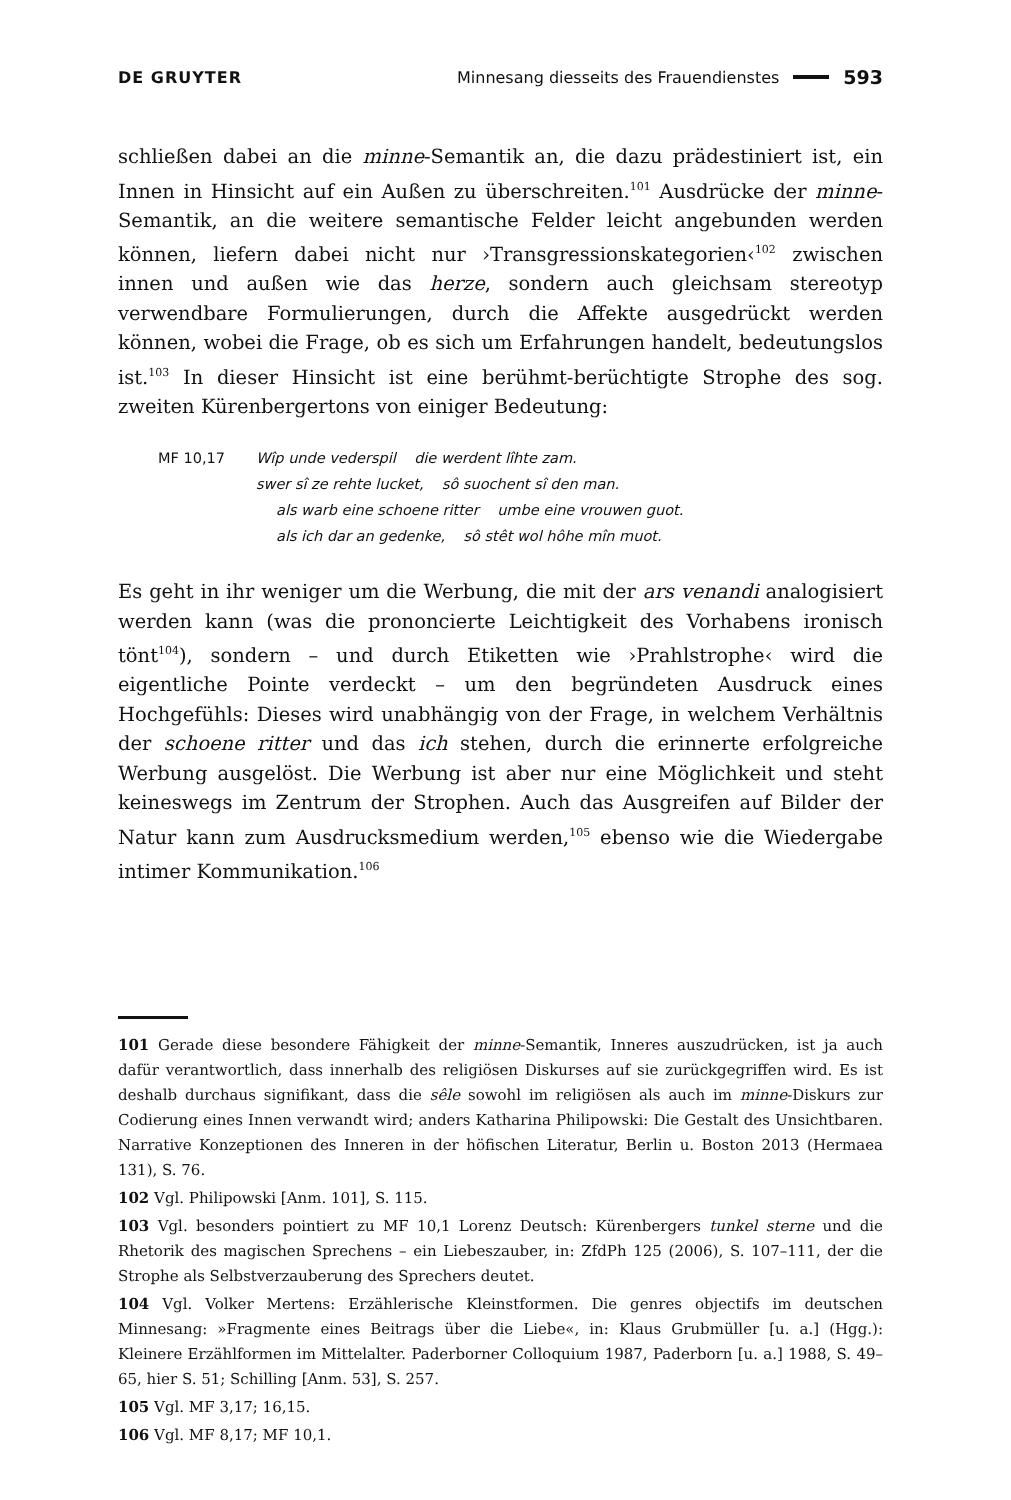DE GRUYTER
Minnesang diesseits des Frauendienstes 593
schließen dabei an die minne-Semantik an, die dazu prädestiniert ist, ein Innen in Hinsicht auf ein Außen zu überschreiten.<sup>101</sup> Ausdrücke der minne-Semantik, an die weitere semantische Felder leicht angebunden werden können, liefern dabei nicht nur ›Transgressionskategorien‹<sup>102</sup> zwischen innen und außen wie das herze, sondern auch gleichsam stereotyp verwendbare Formulierungen, durch die Affekte ausgedrückt werden können, wobei die Frage, ob es sich um Erfahrungen handelt, bedeutungslos ist.<sup>103</sup> In dieser Hinsicht ist eine berühmt-berüchtigte Strophe des sog. zweiten Kürenbergertons von einiger Bedeutung:
MF 10,17 Wîp unde vederspil die werdent lîhte zam.
swer sî ze rehte lucket, sô suochent sî den man.
als warb eine schoene ritter umbe eine vrouwen guot.
als ich dar an gedenke, sô stêt wol hôhe mîn muot.
Es geht in ihr weniger um die Werbung, die mit der ars venandi analogisiert werden kann (was die prononcierte Leichtigkeit des Vorhabens ironisch tönt<sup>104</sup>), sondern – und durch Etiketten wie ›Prahlstrophe‹ wird die eigentliche Pointe verdeckt – um den begründeten Ausdruck eines Hochgefühls: Dieses wird unabhängig von der Frage, in welchem Verhältnis der schoene ritter und das ich stehen, durch die erinnerte erfolgreiche Werbung ausgelöst. Die Werbung ist aber nur eine Möglichkeit und steht keineswegs im Zentrum der Strophen. Auch das Ausgreifen auf Bilder der Natur kann zum Ausdrucksmedium werden,<sup>105</sup> ebenso wie die Wiedergabe intimer Kommunikation.<sup>106</sup>
101 Gerade diese besondere Fähigkeit der minne-Semantik, Inneres auszudrücken, ist ja auch dafür verantwortlich, dass innerhalb des religiösen Diskurses auf sie zurückgegriffen wird. Es ist deshalb durchaus signifikant, dass die sêle sowohl im religiösen als auch im minne-Diskurs zur Codierung eines Innen verwandt wird; anders Katharina Philipowski: Die Gestalt des Unsichtbaren. Narrative Konzeptionen des Inneren in der höfischen Literatur, Berlin u. Boston 2013 (Hermaea 131), S. 76.
102 Vgl. Philipowski [Anm. 101], S. 115.
103 Vgl. besonders pointiert zu MF 10,1 Lorenz Deutsch: Kürenbergers tunkel sterne und die Rhetorik des magischen Sprechens – ein Liebeszauber, in: ZfdPh 125 (2006), S. 107–111, der die Strophe als Selbstverzauberung des Sprechers deutet.
104 Vgl. Volker Mertens: Erzählerische Kleinstformen. Die genres objectifs im deutschen Minnesang: »Fragmente eines Beitrags über die Liebe«, in: Klaus Grubmüller [u. a.] (Hgg.): Kleinere Erzählformen im Mittelalter. Paderborner Colloquium 1987, Paderborn [u. a.] 1988, S. 49–65, hier S. 51; Schilling [Anm. 53], S. 257.
105 Vgl. MF 3,17; 16,15.
106 Vgl. MF 8,17; MF 10,1.